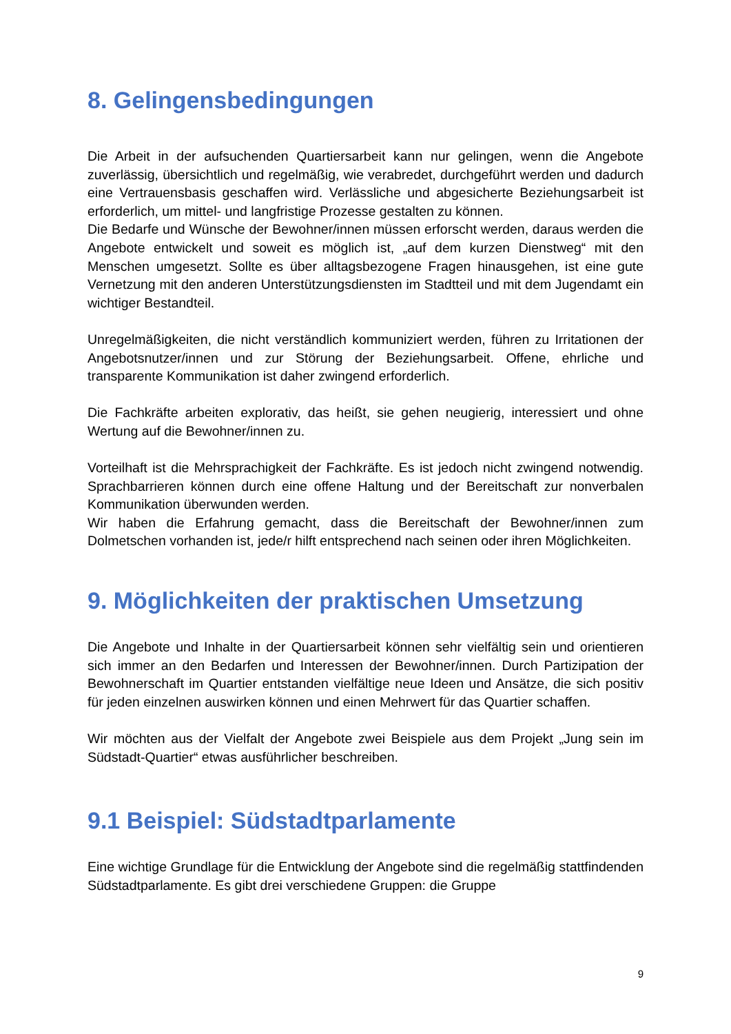8. Gelingensbedingungen
Die Arbeit in der aufsuchenden Quartiersarbeit kann nur gelingen, wenn die Angebote zuverlässig, übersichtlich und regelmäßig, wie verabredet, durchgeführt werden und dadurch eine Vertrauensbasis geschaffen wird. Verlässliche und abgesicherte Beziehungsarbeit ist erforderlich, um mittel- und langfristige Prozesse gestalten zu können.
Die Bedarfe und Wünsche der Bewohner/innen müssen erforscht werden, daraus werden die Angebote entwickelt und soweit es möglich ist, „auf dem kurzen Dienstweg“ mit den Menschen umgesetzt. Sollte es über alltagsbezogene Fragen hinausgehen, ist eine gute Vernetzung mit den anderen Unterstützungsdiensten im Stadtteil und mit dem Jugendamt ein wichtiger Bestandteil.
Unregelmäßigkeiten, die nicht verständlich kommuniziert werden, führen zu Irritationen der Angebotsnutzer/innen und zur Störung der Beziehungsarbeit. Offene, ehrliche und transparente Kommunikation ist daher zwingend erforderlich.
Die Fachkräfte arbeiten explorativ, das heißt, sie gehen neugierig, interessiert und ohne Wertung auf die Bewohner/innen zu.
Vorteilhaft ist die Mehrsprachigkeit der Fachkräfte. Es ist jedoch nicht zwingend notwendig. Sprachbarrieren können durch eine offene Haltung und der Bereitschaft zur nonverbalen Kommunikation überwunden werden.
Wir haben die Erfahrung gemacht, dass die Bereitschaft der Bewohner/innen zum Dolmetschen vorhanden ist, jede/r hilft entsprechend nach seinen oder ihren Möglichkeiten.
9. Möglichkeiten der praktischen Umsetzung
Die Angebote und Inhalte in der Quartiersarbeit können sehr vielfältig sein und orientieren sich immer an den Bedarfen und Interessen der Bewohner/innen. Durch Partizipation der Bewohnerschaft im Quartier entstanden vielfältige neue Ideen und Ansätze, die sich positiv für jeden einzelnen auswirken können und einen Mehrwert für das Quartier schaffen.
Wir möchten aus der Vielfalt der Angebote zwei Beispiele aus dem Projekt „Jung sein im Südstadt-Quartier“ etwas ausführlicher beschreiben.
9.1 Beispiel: Südstadtparlamente
Eine wichtige Grundlage für die Entwicklung der Angebote sind die regelmäßig stattfindenden Südstadtparlamente. Es gibt drei verschiedene Gruppen: die Gruppe
9